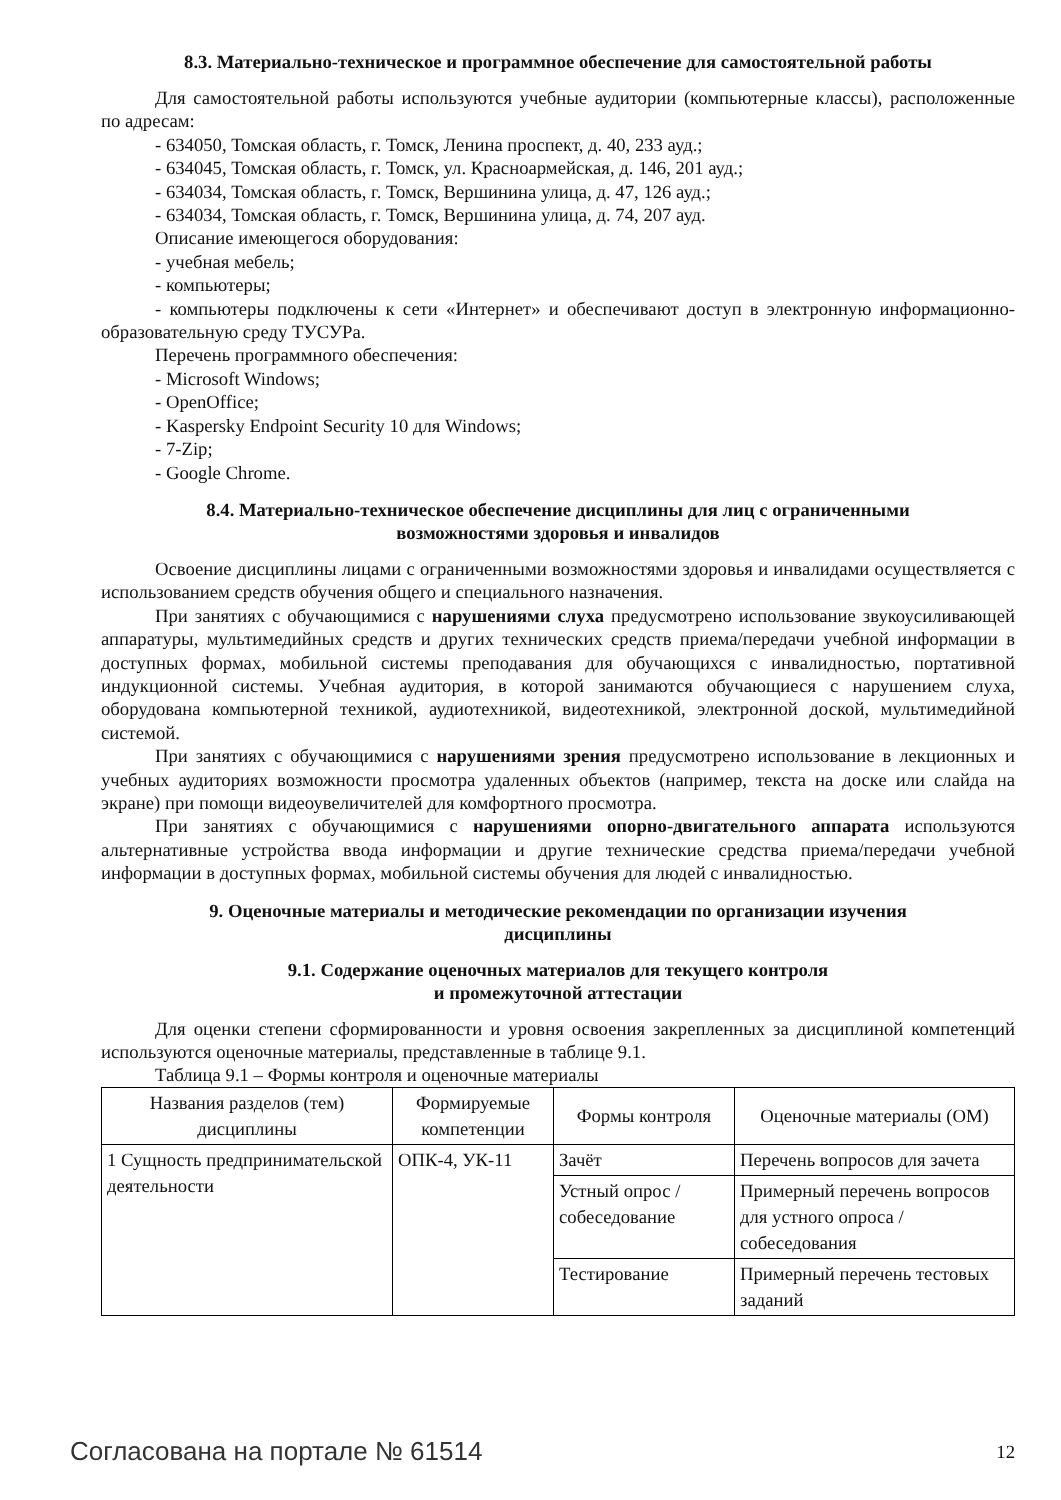8.3. Материально-техническое и программное обеспечение для самостоятельной работы
Для самостоятельной работы используются учебные аудитории (компьютерные классы), расположенные по адресам:
- 634050, Томская область, г. Томск, Ленина проспект, д. 40, 233 ауд.;
- 634045, Томская область, г. Томск, ул. Красноармейская, д. 146, 201 ауд.;
- 634034, Томская область, г. Томск, Вершинина улица, д. 47, 126 ауд.;
- 634034, Томская область, г. Томск, Вершинина улица, д. 74, 207 ауд.
Описание имеющегося оборудования:
- учебная мебель;
- компьютеры;
- компьютеры подключены к сети «Интернет» и обеспечивают доступ в электронную информационно-образовательную среду ТУСУРа.
Перечень программного обеспечения:
- Microsoft Windows;
- OpenOffice;
- Kaspersky Endpoint Security 10 для Windows;
- 7-Zip;
- Google Chrome.
8.4. Материально-техническое обеспечение дисциплины для лиц с ограниченными
возможностями здоровья и инвалидов
Освоение дисциплины лицами с ограниченными возможностями здоровья и инвалидами осуществляется с использованием средств обучения общего и специального назначения.
При занятиях с обучающимися с нарушениями слуха предусмотрено использование звукоусиливающей аппаратуры, мультимедийных средств и других технических средств приема/передачи учебной информации в доступных формах, мобильной системы преподавания для обучающихся с инвалидностью, портативной индукционной системы. Учебная аудитория, в которой занимаются обучающиеся с нарушением слуха, оборудована компьютерной техникой, аудиотехникой, видеотехникой, электронной доской, мультимедийной системой.
При занятиях с обучающимися с нарушениями зрения предусмотрено использование в лекционных и учебных аудиториях возможности просмотра удаленных объектов (например, текста на доске или слайда на экране) при помощи видеоувеличителей для комфортного просмотра.
При занятиях с обучающимися с нарушениями опорно-двигательного аппарата используются альтернативные устройства ввода информации и другие технические средства приема/передачи учебной информации в доступных формах, мобильной системы обучения для людей с инвалидностью.
9. Оценочные материалы и методические рекомендации по организации изучения
дисциплины
9.1. Содержание оценочных материалов для текущего контроля
и промежуточной аттестации
Для оценки степени сформированности и уровня освоения закрепленных за дисциплиной компетенций используются оценочные материалы, представленные в таблице 9.1.
Таблица 9.1 – Формы контроля и оценочные материалы
| Названия разделов (тем) дисциплины | Формируемые компетенции | Формы контроля | Оценочные материалы (ОМ) |
| --- | --- | --- | --- |
| 1 Сущность предпринимательской деятельности | ОПК-4, УК-11 | Зачёт | Перечень вопросов для зачета |
| | | Устный опрос / собеседование | Примерный перечень вопросов для устного опроса / собеседования |
| | | Тестирование | Примерный перечень тестовых заданий |
Согласована на портале № 61514 12